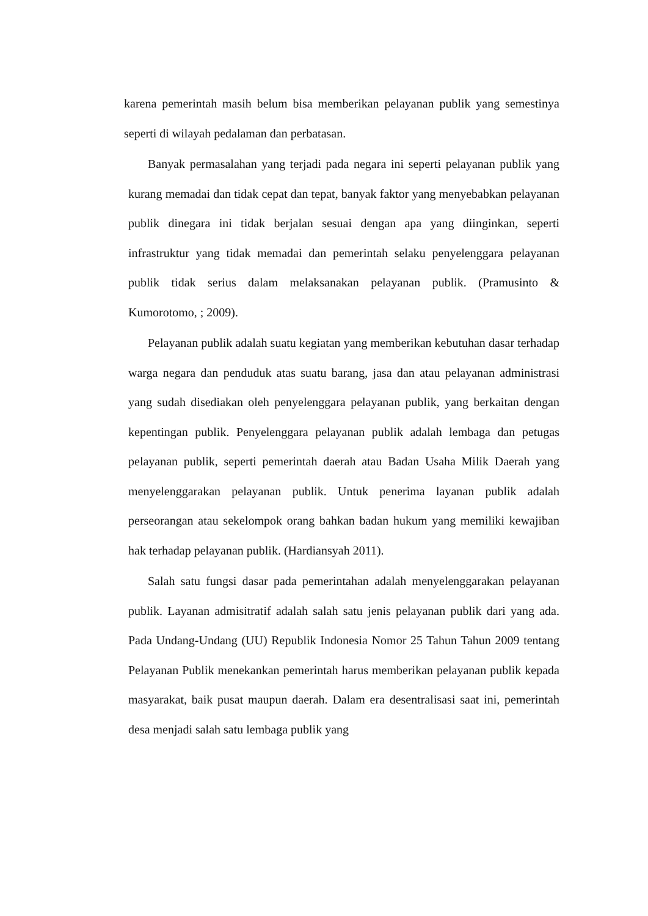karena pemerintah masih belum bisa memberikan pelayanan publik yang semestinya seperti di wilayah pedalaman dan perbatasan.
Banyak permasalahan yang terjadi pada negara ini seperti pelayanan publik yang kurang memadai dan tidak cepat dan tepat, banyak faktor yang menyebabkan pelayanan publik dinegara ini tidak berjalan sesuai dengan apa yang diinginkan, seperti infrastruktur yang tidak memadai dan pemerintah selaku penyelenggara pelayanan publik tidak serius dalam melaksanakan pelayanan publik. (Pramusinto & Kumorotomo, ; 2009).
Pelayanan publik adalah suatu kegiatan yang memberikan kebutuhan dasar terhadap warga negara dan penduduk atas suatu barang, jasa dan atau pelayanan administrasi yang sudah disediakan oleh penyelenggara pelayanan publik, yang berkaitan dengan kepentingan publik. Penyelenggara pelayanan publik adalah lembaga dan petugas pelayanan publik, seperti pemerintah daerah atau Badan Usaha Milik Daerah yang menyelenggarakan pelayanan publik. Untuk penerima layanan publik adalah perseorangan atau sekelompok orang bahkan badan hukum yang memiliki kewajiban hak terhadap pelayanan publik. (Hardiansyah 2011).
Salah satu fungsi dasar pada pemerintahan adalah menyelenggarakan pelayanan publik. Layanan admisitratif adalah salah satu jenis pelayanan publik dari yang ada. Pada Undang-Undang (UU) Republik Indonesia Nomor 25 Tahun Tahun 2009 tentang Pelayanan Publik menekankan pemerintah harus memberikan pelayanan publik kepada masyarakat, baik pusat maupun daerah. Dalam era desentralisasi saat ini, pemerintah desa menjadi salah satu lembaga publik yang